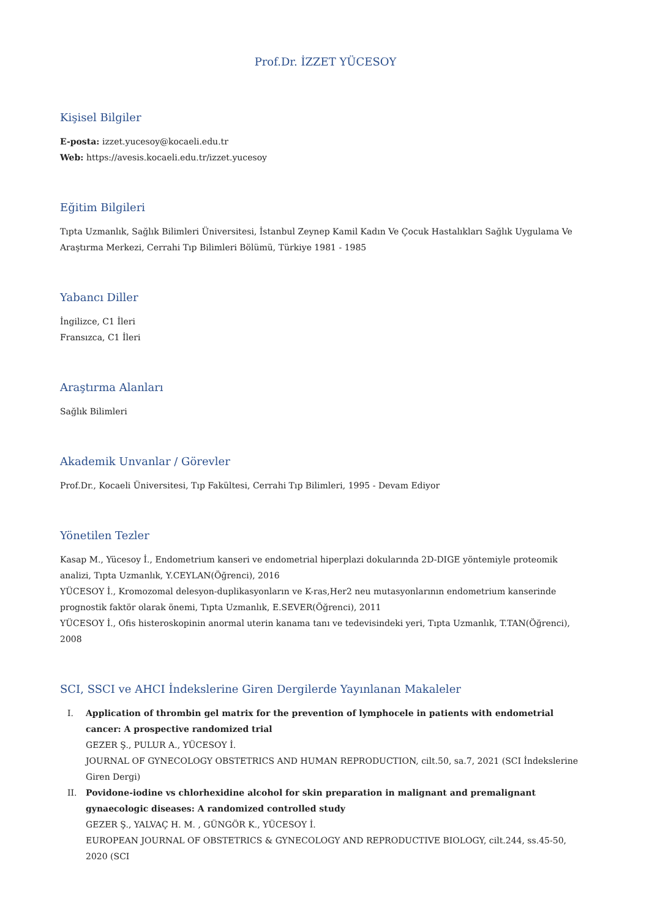Prof.Dr. İZZET YÜCESOY
Kişisel Bilgiler
E-posta: izzet.yucesoy@kocaeli.edu.tr
Web: https://avesis.kocaeli.edu.tr/izzet.yucesoy
Eğitim Bilgileri
Tıpta Uzmanlık, Sağlık Bilimleri Üniversitesi, İstanbul Zeynep Kamil Kadın Ve Çocuk Hastalıkları Sağlık Uygulama Ve Araştırma Merkezi, Cerrahi Tıp Bilimleri Bölümü, Türkiye 1981 - 1985
Yabancı Diller
İngilizce, C1 İleri
Fransızca, C1 İleri
Araştırma Alanları
Sağlık Bilimleri
Akademik Unvanlar / Görevler
Prof.Dr., Kocaeli Üniversitesi, Tıp Fakültesi, Cerrahi Tıp Bilimleri, 1995 - Devam Ediyor
Yönetilen Tezler
Kasap M., Yücesoy İ., Endometrium kanseri ve endometrial hiperplazi dokularında 2D-DIGE yöntemiyle proteomik analizi, Tıpta Uzmanlık, Y.CEYLAN(Öğrenci), 2016
YÜCESOY İ., Kromozomal delesyon-duplikasyonların ve K-ras,Her2 neu mutasyonlarının endometrium kanserinde prognostik faktör olarak önemi, Tıpta Uzmanlık, E.SEVER(Öğrenci), 2011
YÜCESOY İ., Ofis histeroskopinin anormal uterin kanama tanı ve tedevisindeki yeri, Tıpta Uzmanlık, T.TAN(Öğrenci), 2008
SCI, SSCI ve AHCI İndekslerine Giren Dergilerde Yayınlanan Makaleler
I. Application of thrombin gel matrix for the prevention of lymphocele in patients with endometrial cancer: A prospective randomized trial
GEZER Ş., PULUR A., YÜCESOY İ.
JOURNAL OF GYNECOLOGY OBSTETRICS AND HUMAN REPRODUCTION, cilt.50, sa.7, 2021 (SCI İndekslerine Giren Dergi)
II. Povidone-iodine vs chlorhexidine alcohol for skin preparation in malignant and premalignant gynaecologic diseases: A randomized controlled study
GEZER Ş., YALVAÇ H. M. , GÜNGÖR K., YÜCESOY İ.
EUROPEAN JOURNAL OF OBSTETRICS & GYNECOLOGY AND REPRODUCTIVE BIOLOGY, cilt.244, ss.45-50, 2020 (SCI